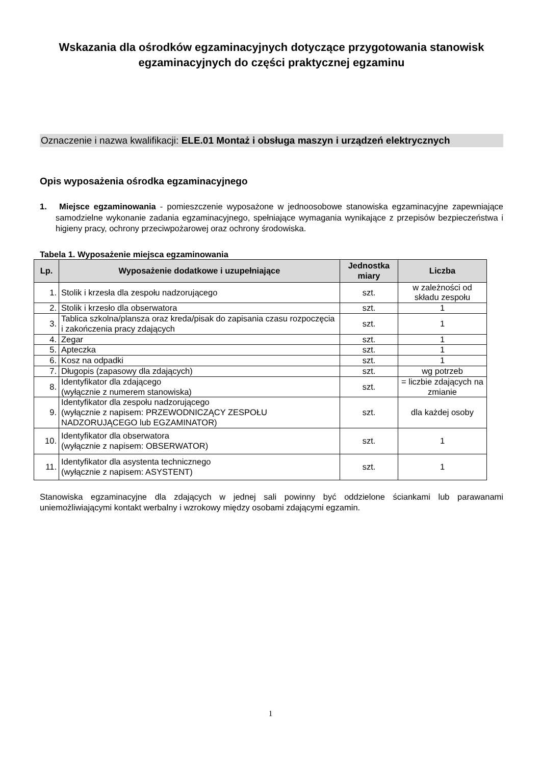Wskazania dla ośrodków egzaminacyjnych dotyczące przygotowania stanowisk egzaminacyjnych do części praktycznej egzaminu
Oznaczenie i nazwa kwalifikacji: ELE.01 Montaż i obsługa maszyn i urządzeń elektrycznych
Opis wyposażenia ośrodka egzaminacyjnego
1. Miejsce egzaminowania - pomieszczenie wyposażone w jednoosobowe stanowiska egzaminacyjne zapewniające samodzielne wykonanie zadania egzaminacyjnego, spełniające wymagania wynikające z przepisów bezpieczeństwa i higieny pracy, ochrony przeciwpożarowej oraz ochrony środowiska.
Tabela 1. Wyposażenie miejsca egzaminowania
| Lp. | Wyposażenie dodatkowe i uzupełniające | Jednostka miary | Liczba |
| --- | --- | --- | --- |
| 1. | Stolik i krzesła dla zespołu nadzorującego | szt. | w zależności od składu zespołu |
| 2. | Stolik i krzesło dla obserwatora | szt. | 1 |
| 3. | Tablica szkolna/plansza oraz kreda/pisak do zapisania czasu rozpoczęcia i zakończenia pracy zdających | szt. | 1 |
| 4. | Zegar | szt. | 1 |
| 5. | Apteczka | szt. | 1 |
| 6. | Kosz na odpadki | szt. | 1 |
| 7. | Długopis (zapasowy dla zdających) | szt. | wg potrzeb |
| 8. | Identyfikator dla zdającego (wyłącznie z numerem stanowiska) | szt. | = liczbie zdających na zmianie |
| 9. | Identyfikator dla zespołu nadzorującego (wyłącznie z napisem: PRZEWODNICZĄCY ZESPOŁU NADZORUJĄCEGO lub EGZAMINATOR) | szt. | dla każdej osoby |
| 10. | Identyfikator dla obserwatora (wyłącznie z napisem: OBSERWATOR) | szt. | 1 |
| 11. | Identyfikator dla asystenta technicznego (wyłącznie z napisem: ASYSTENT) | szt. | 1 |
Stanowiska egzaminacyjne dla zdających w jednej sali powinny być oddzielone ściankami lub parawanami uniemożliwiającymi kontakt werbalny i wzrokowy między osobami zdającymi egzamin.
1